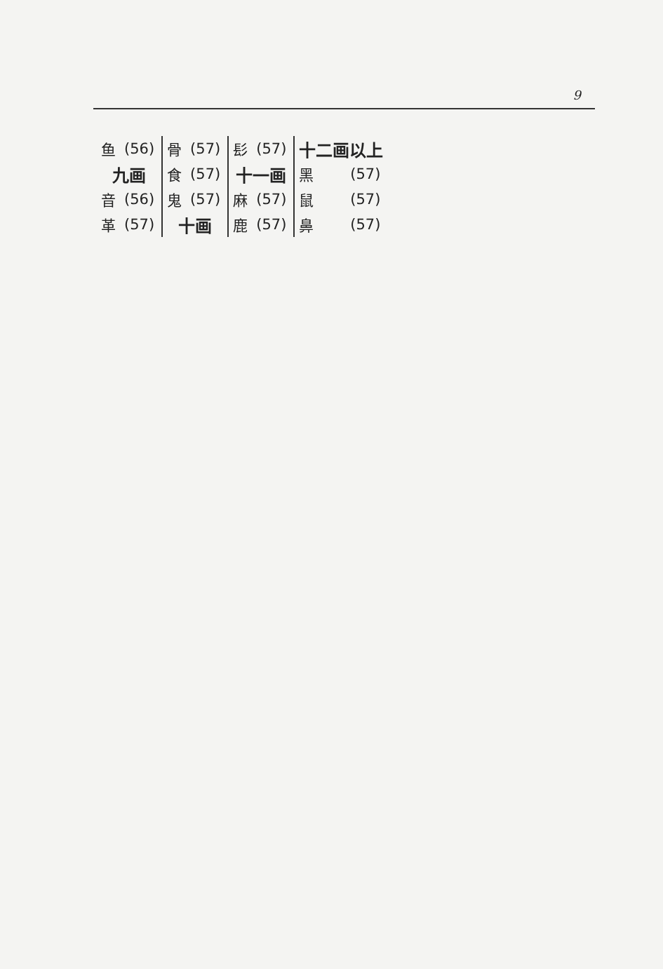9
| 鱼 | (56) | 骨 | (57) | 髟 | (57) | 十二画以上 | |
| 九画 | | 食 | (57) | 十一画 | | 黑 | (57) |
| 音 | (56) | 鬼 | (57) | 麻 | (57) | 鼠 | (57) |
| 革 | (57) | 十画 | | 鹿 | (57) | 鼻 | (57) |